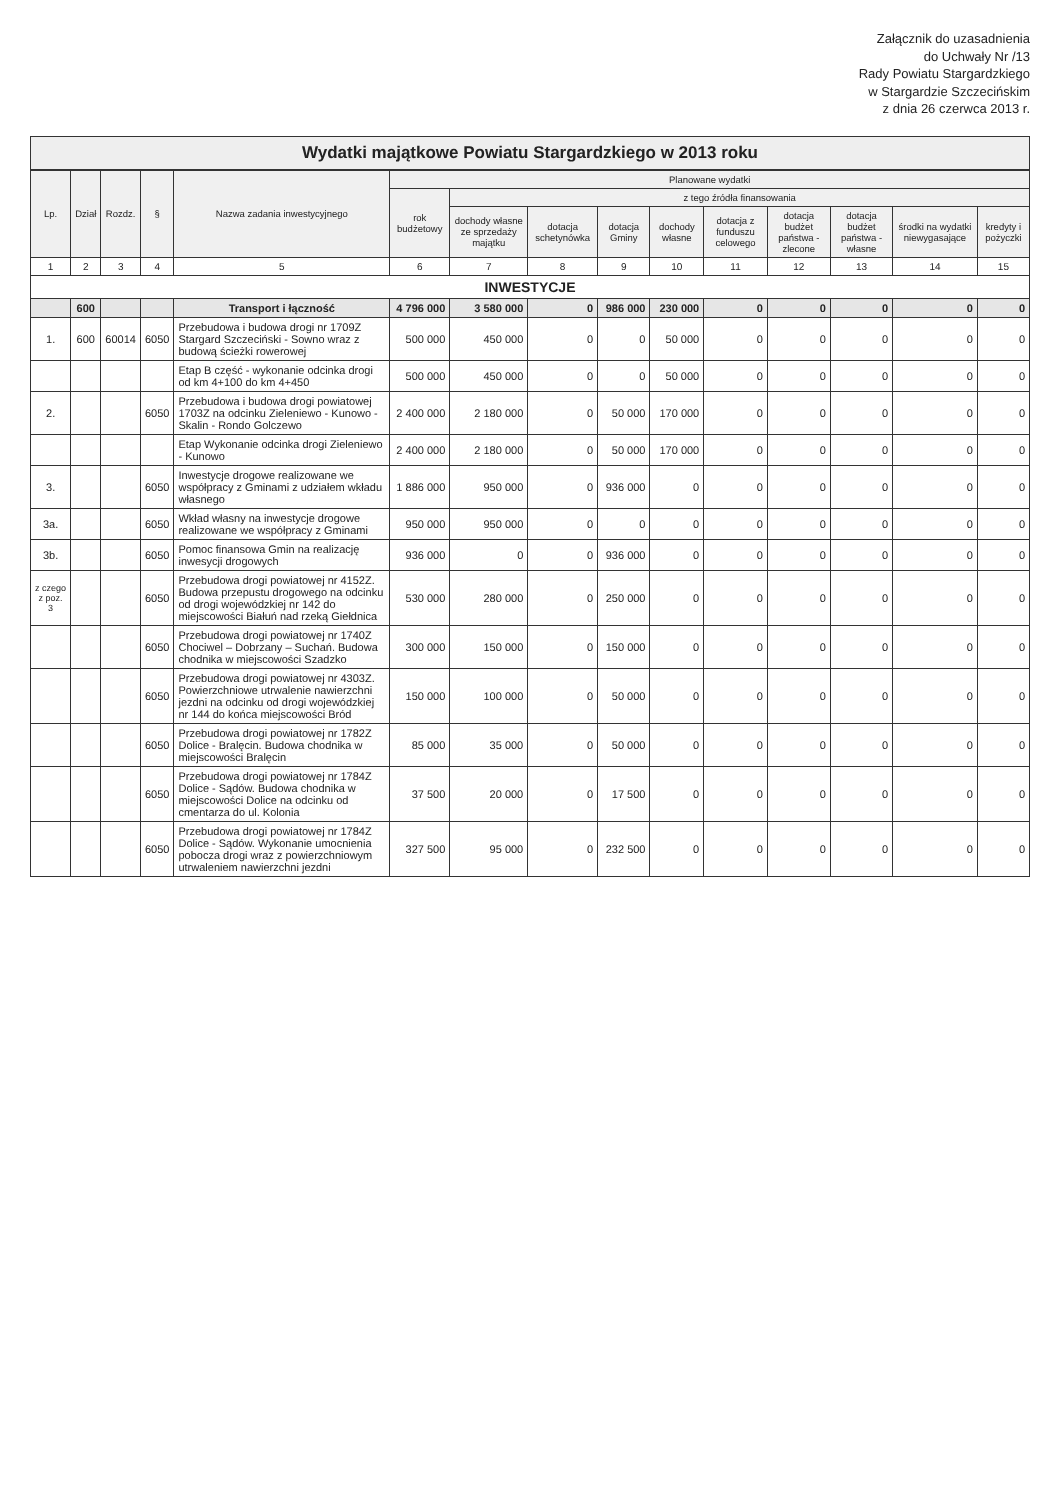Załącznik do uzasadnienia
do Uchwały Nr /13
Rady Powiatu Stargardzkiego
w Stargardzie Szczecińskim
z dnia 26 czerwca 2013 r.
Wydatki majątkowe Powiatu Stargardzkiego w 2013 roku
| Lp. | Dział | Rozdz. | § | Nazwa zadania inwestycyjnego | Planowane wydatki | | | | | | | | | |
| --- | --- | --- | --- | --- | --- | --- | --- | --- | --- | --- | --- | --- | --- | --- |
| | | | | | rok budżetowy | z tego źródła finansowania | | | | | | | | |
| | | | | | | dochody własne ze sprzedaży majątku | dotacja schetynówka | dotacja Gminy | dochody własne | dotacja z funduszu celowego | dotacja budżet państwa - zlecone | dotacja budżet państwa - własne | środki na wydatki niewygasające | kredyty i pożyczki |
| 1 | 2 | 3 | 4 | 5 | 6 | 7 | 8 | 9 | 10 | 11 | 12 | 13 | 14 | 15 |
| INWESTYCJE | | | | | | | | | | | | | | |
| | 600 | | | Transport i łączność | 4 796 000 | 3 580 000 | 0 | 986 000 | 230 000 | 0 | 0 | 0 | 0 | 0 |
| 1. | 600 | 60014 | 6050 | Przebudowa i budowa drogi nr 1709Z Stargard Szczeciński - Sowno wraz z budową ścieżki rowerowej | 500 000 | 450 000 | 0 | 0 | 50 000 | 0 | 0 | 0 | 0 | 0 |
| | | | | Etap B część - wykonanie odcinka drogi od km 4+100 do km 4+450 | 500 000 | 450 000 | 0 | 0 | 50 000 | 0 | 0 | 0 | 0 | 0 |
| 2. | | | 6050 | Przebudowa i budowa drogi powiatowej 1703Z na odcinku Zieleniewo - Kunowo - Skalin - Rondo Golczewo | 2 400 000 | 2 180 000 | 0 | 50 000 | 170 000 | 0 | 0 | 0 | 0 | 0 |
| | | | | Etap Wykonanie odcinka drogi Zieleniewo - Kunowo | 2 400 000 | 2 180 000 | 0 | 50 000 | 170 000 | 0 | 0 | 0 | 0 | 0 |
| 3. | | | 6050 | Inwestycje drogowe realizowane we współpracy z Gminami z udziałem wkładu własnego | 1 886 000 | 950 000 | 0 | 936 000 | 0 | 0 | 0 | 0 | 0 | 0 |
| 3a. | | | 6050 | Wkład własny na inwestycje drogowe realizowane we współpracy z Gminami | 950 000 | 950 000 | 0 | 0 | 0 | 0 | 0 | 0 | 0 | 0 |
| 3b. | | | 6050 | Pomoc finansowa Gmin na realizację inwesycji drogowych | 936 000 | 0 | 0 | 936 000 | 0 | 0 | 0 | 0 | 0 | 0 |
| z czego z poz. 3 | | | 6050 | Przebudowa drogi powiatowej nr 4152Z. Budowa przepustu drogowego na odcinku od drogi wojewódzkiej nr 142 do miejscowości Białuń nad rzeką Giełdnica | 530 000 | 280 000 | 0 | 250 000 | 0 | 0 | 0 | 0 | 0 | 0 |
| | | | 6050 | Przebudowa drogi powiatowej nr 1740Z Chociwel – Dobrzany – Suchań. Budowa chodnika w miejscowości Szadzko | 300 000 | 150 000 | 0 | 150 000 | 0 | 0 | 0 | 0 | 0 | 0 |
| | | | 6050 | Przebudowa drogi powiatowej nr 4303Z. Powierzchniowe utrwalenie nawierzchni jezdni na odcinku od drogi wojewódzkiej nr 144 do końca miejscowości Bród | 150 000 | 100 000 | 0 | 50 000 | 0 | 0 | 0 | 0 | 0 | 0 |
| | | | 6050 | Przebudowa drogi powiatowej nr 1782Z Dolice - Bralęcin. Budowa chodnika w miejscowości Bralęcin | 85 000 | 35 000 | 0 | 50 000 | 0 | 0 | 0 | 0 | 0 | 0 |
| | | | 6050 | Przebudowa drogi powiatowej nr 1784Z Dolice - Sądów. Budowa chodnika w miejscowości Dolice na odcinku od cmentarza do ul. Kolonia | 37 500 | 20 000 | 0 | 17 500 | 0 | 0 | 0 | 0 | 0 | 0 |
| | | | 6050 | Przebudowa drogi powiatowej nr 1784Z Dolice - Sądów. Wykonanie umocnienia pobocza drogi wraz z powierzchniowym utrwaleniem nawierzchni jezdni | 327 500 | 95 000 | 0 | 232 500 | 0 | 0 | 0 | 0 | 0 | 0 |